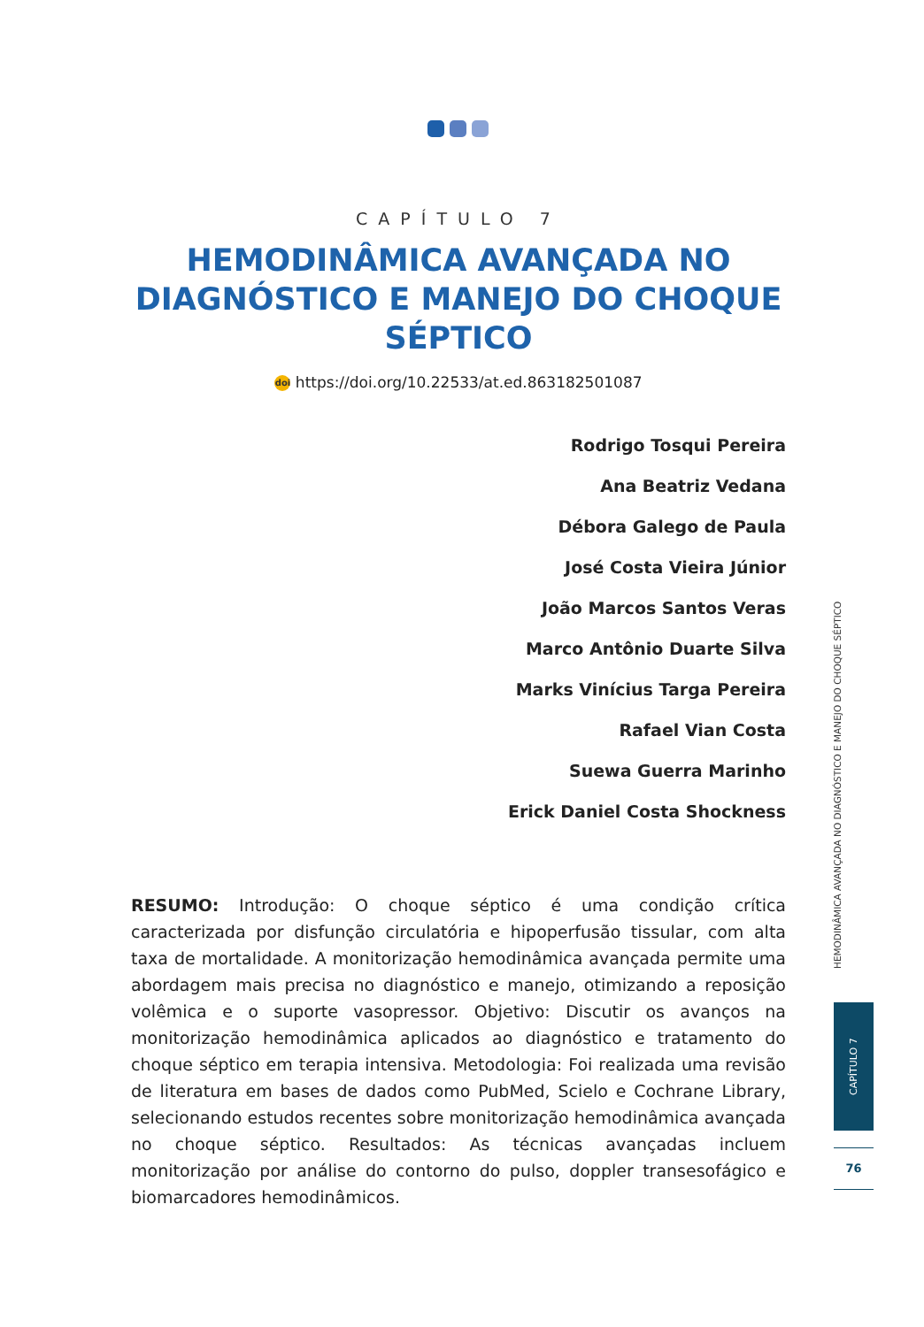CAPÍTULO 7
HEMODINÂMICA AVANÇADA NO DIAGNÓSTICO E MANEJO DO CHOQUE SÉPTICO
doi https://doi.org/10.22533/at.ed.863182501087
Rodrigo Tosqui Pereira
Ana Beatriz Vedana
Débora Galego de Paula
José Costa Vieira Júnior
João Marcos Santos Veras
Marco Antônio Duarte Silva
Marks Vinícius Targa Pereira
Rafael Vian Costa
Suewa Guerra Marinho
Erick Daniel Costa Shockness
RESUMO: Introdução: O choque séptico é uma condição crítica caracterizada por disfunção circulatória e hipoperfusão tissular, com alta taxa de mortalidade. A monitorização hemodinâmica avançada permite uma abordagem mais precisa no diagnóstico e manejo, otimizando a reposição volêmica e o suporte vasopressor. Objetivo: Discutir os avanços na monitorização hemodinâmica aplicados ao diagnóstico e tratamento do choque séptico em terapia intensiva. Metodologia: Foi realizada uma revisão de literatura em bases de dados como PubMed, Scielo e Cochrane Library, selecionando estudos recentes sobre monitorização hemodinâmica avançada no choque séptico. Resultados: As técnicas avançadas incluem monitorização por análise do contorno do pulso, doppler transesofágico e biomarcadores hemodinâmicos.
HEMODINÂMICA AVANÇADA NO DIAGNÓSTICO E MANEJO DO CHOQUE SÉPTICO
CAPÍTULO 7
76